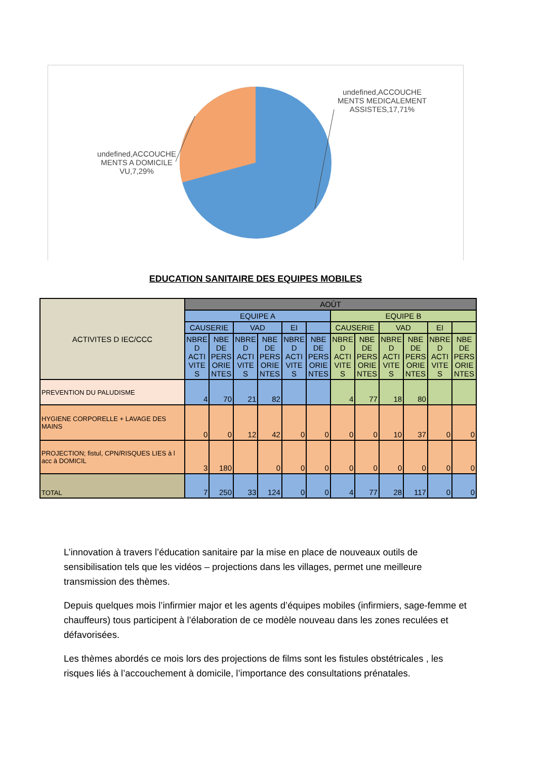undefined,ACCOUCHE MENTS MEDICALEMENT ASSISTES,17,71%
undefined,ACCOUCHE MENTS A DOMICILE VU,7,29%
EDUCATION SANITAIRE DES EQUIPES MOBILES
| ACTIVITES D IEC/CCC | AOÛT | | | | | | | | | | | |
| --- | --- | --- | --- | --- | --- | --- | --- | --- | --- | --- | --- | --- |
| | EQUIPE A | | | | | | EQUIPE B | | | | | |
| | CAUSERIE | | VAD | | EI | | CAUSERIE | | VAD | | EI | |
| | NBRE D ACTI VITE S | NBE DE PERS ORIE NTES | NBRE D ACTI VITE S | NBE DE PERS ORIE NTES | NBRE D ACTI VITE S | NBE DE PERS ORIE NTES | NBRE D ACTI VITE S | NBE DE PERS ORIE NTES | NBRE D ACTI VITE S | NBE DE PERS ORIE NTES | NBRE D ACTI VITE S | NBE DE PERS ORIE NTES |
| PREVENTION DU PALUDISME | 4 | 70 | 21 | 82 | | | 4 | 77 | 18 | 80 | | |
| HYGIENE CORPORELLE + LAVAGE DES MAINS | 0 | 0 | 12 | 42 | 0 | 0 | 0 | 0 | 10 | 37 | 0 | 0 |
| PROJECTION; fistul, CPN/RISQUES LIES à l acc à DOMICIL | 3 | 180 | | 0 | 0 | 0 | 0 | 0 | 0 | 0 | 0 | 0 |
| TOTAL | 7 | 250 | 33 | 124 | 0 | 0 | 4 | 77 | 28 | 117 | 0 | 0 |
L’innovation à travers l’éducation sanitaire par la mise en place de nouveaux outils de sensibilisation tels que les vidéos – projections dans les villages, permet une meilleure transmission des thèmes.
Depuis quelques mois l’infirmier major et les agents d’équipes mobiles (infirmiers, sage-femme et chauffeurs) tous participent à l’élaboration de ce modèle nouveau dans les zones reculées et défavorisées.
Les thèmes abordés ce mois lors des projections de films sont les fistules obstétricales , les risques liés à l’accouchement à domicile, l’importance des consultations prénatales.